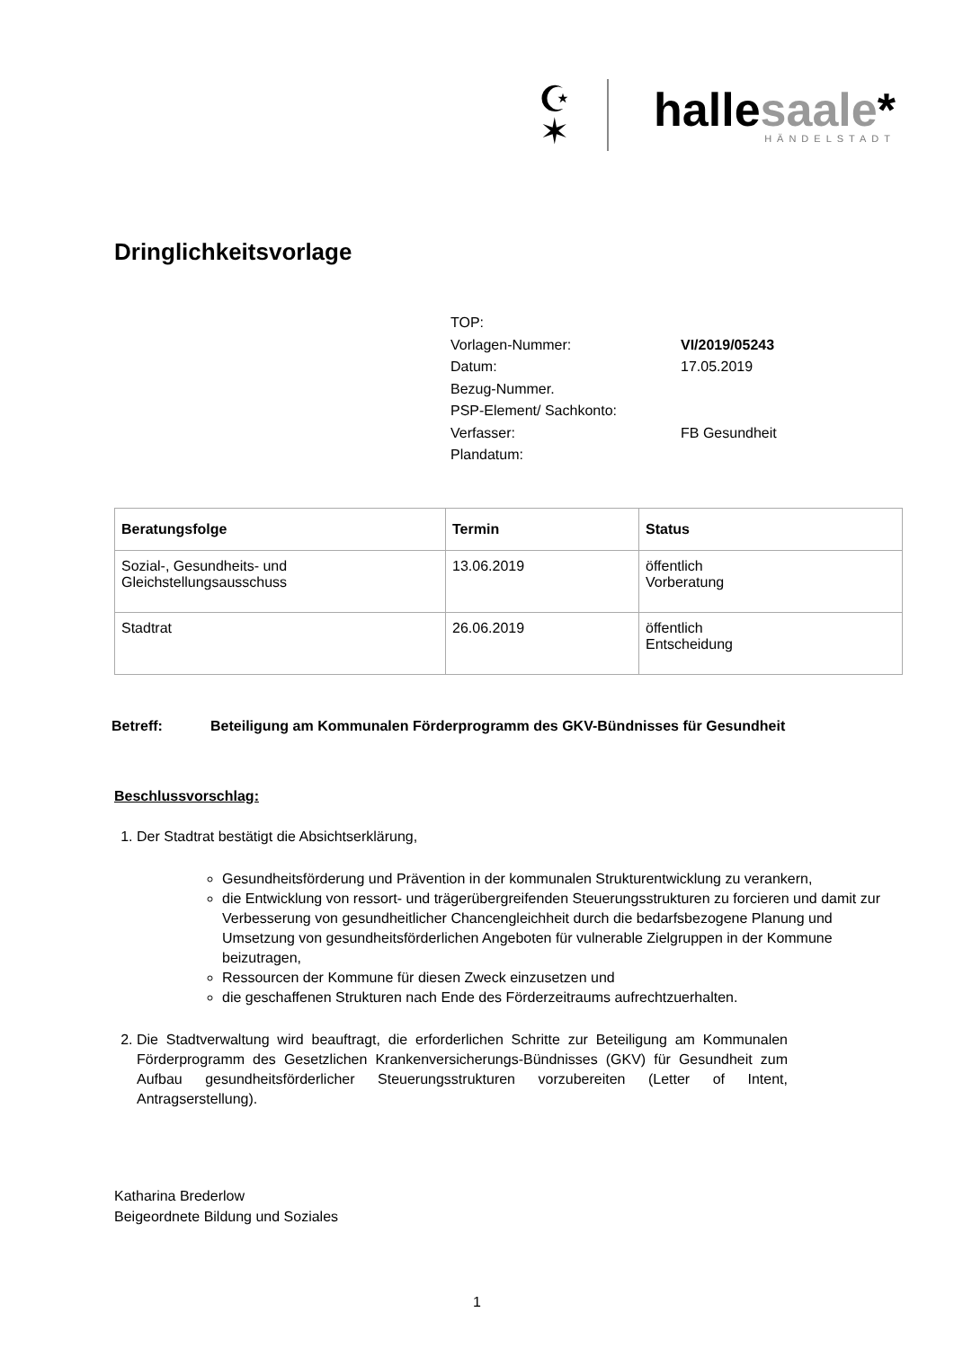☪
✶
hallesaale*
HÄNDELSTADT
Dringlichkeitsvorlage
| TOP: | |
| Vorlagen-Nummer: | VI/2019/05243 |
| Datum: | 17.05.2019 |
| Bezug-Nummer. | |
| PSP-Element/ Sachkonto: | |
| Verfasser: | FB Gesundheit |
| Plandatum: | |
| Beratungsfolge | Termin | Status |
| --- | --- | --- |
| Sozial-, Gesundheits- und Gleichstellungsausschuss | 13.06.2019 | öffentlich Vorberatung |
| Stadtrat | 26.06.2019 | öffentlich Entscheidung |
Betreff: Beteiligung am Kommunalen Förderprogramm des GKV-Bündnisses für Gesundheit
Beschlussvorschlag:
1. Der Stadtrat bestätigt die Absichtserklärung,
Gesundheitsförderung und Prävention in der kommunalen Strukturentwicklung zu verankern,
die Entwicklung von ressort- und trägerübergreifenden Steuerungsstrukturen zu forcieren und damit zur Verbesserung von gesundheitlicher Chancengleichheit durch die bedarfsbezogene Planung und Umsetzung von gesundheitsförderlichen Angeboten für vulnerable Zielgruppen in der Kommune beizutragen,
Ressourcen der Kommune für diesen Zweck einzusetzen und
die geschaffenen Strukturen nach Ende des Förderzeitraums aufrechtzuerhalten.
2. Die Stadtverwaltung wird beauftragt, die erforderlichen Schritte zur Beteiligung am Kommunalen Förderprogramm des Gesetzlichen Krankenversicherungs-Bündnisses (GKV) für Gesundheit zum Aufbau gesundheitsförderlicher Steuerungsstrukturen vorzubereiten (Letter of Intent, Antragserstellung).
Katharina Brederlow
Beigeordnete Bildung und Soziales
1